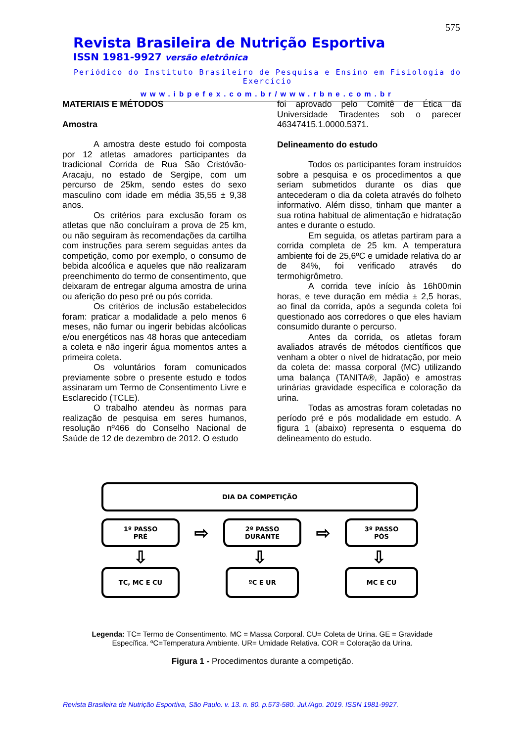575
Revista Brasileira de Nutrição Esportiva
ISSN 1981-9927 versão eletrônica
Periódico do Instituto Brasileiro de Pesquisa e Ensino em Fisiologia do Exercício
www.ibpefex.com.br/www.rbne.com.br
MATERIAIS E MÉTODOS
Amostra
A amostra deste estudo foi composta por 12 atletas amadores participantes da tradicional Corrida de Rua São Cristóvão-Aracaju, no estado de Sergipe, com um percurso de 25km, sendo estes do sexo masculino com idade em média 35,55 ± 9,38 anos.
Os critérios para exclusão foram os atletas que não concluíram a prova de 25 km, ou não seguiram às recomendações da cartilha com instruções para serem seguidas antes da competição, como por exemplo, o consumo de bebida alcoólica e aqueles que não realizaram preenchimento do termo de consentimento, que deixaram de entregar alguma amostra de urina ou aferição do peso pré ou pós corrida.
Os critérios de inclusão estabelecidos foram: praticar a modalidade a pelo menos 6 meses, não fumar ou ingerir bebidas alcóolicas e/ou energéticos nas 48 horas que antecediam a coleta e não ingerir água momentos antes a primeira coleta.
Os voluntários foram comunicados previamente sobre o presente estudo e todos assinaram um Termo de Consentimento Livre e Esclarecido (TCLE).
O trabalho atendeu às normas para realização de pesquisa em seres humanos, resolução nº466 do Conselho Nacional de Saúde de 12 de dezembro de 2012. O estudo
foi aprovado pelo Comitê de Ética da Universidade Tiradentes sob o parecer 46347415.1.0000.5371.
Delineamento do estudo
Todos os participantes foram instruídos sobre a pesquisa e os procedimentos a que seriam submetidos durante os dias que antecederam o dia da coleta através do folheto informativo. Além disso, tinham que manter a sua rotina habitual de alimentação e hidratação antes e durante o estudo.
Em seguida, os atletas partiram para a corrida completa de 25 km. A temperatura ambiente foi de 25,6ºC e umidade relativa do ar de 84%, foi verificado através do termohigrômetro.
A corrida teve início às 16h00min horas, e teve duração em média ± 2,5 horas, ao final da corrida, após a segunda coleta foi questionado aos corredores o que eles haviam consumido durante o percurso.
Antes da corrida, os atletas foram avaliados através de métodos científicos que venham a obter o nível de hidratação, por meio da coleta de: massa corporal (MC) utilizando uma balança (TANITA®, Japão) e amostras urinárias gravidade específica e coloração da urina.
Todas as amostras foram coletadas no período pré e pós modalidade em estudo. A figura 1 (abaixo) representa o esquema do delineamento do estudo.
DIA DA COMPETIÇÃO
1º PASSO
PRÉ
⇨
2º PASSO
DURANTE
⇨
3º PASSO
PÓS
⇩ ⇩ ⇩
TC, MC E CU ºC E UR MC E CU
Legenda: TC= Termo de Consentimento. MC = Massa Corporal. CU= Coleta de Urina. GE = Gravidade Específica. ºC=Temperatura Ambiente. UR= Umidade Relativa. COR = Coloração da Urina.
Figura 1 - Procedimentos durante a competição.
Revista Brasileira de Nutrição Esportiva, São Paulo. v. 13. n. 80. p.573-580. Jul./Ago. 2019. ISSN 1981-9927.